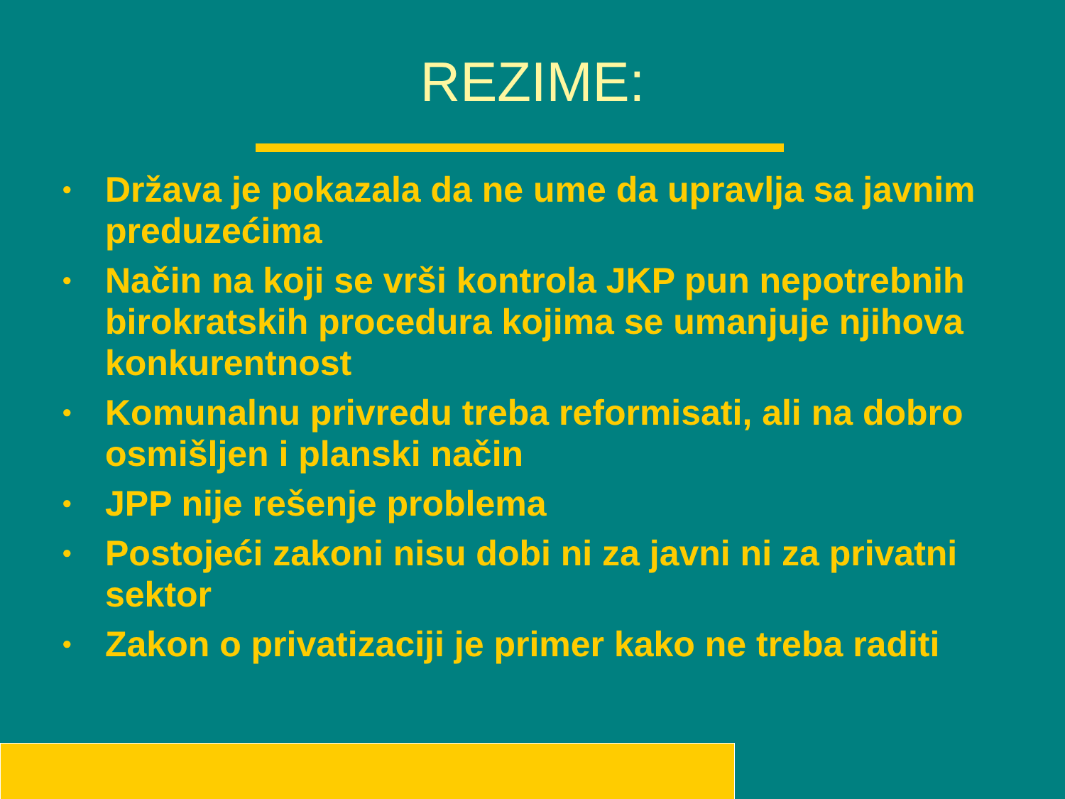REZIME:
• Država je pokazala da ne ume da upravlja sa javnim preduzećima
• Način na koji se vrši kontrola JKP pun nepotrebnih birokratskih procedura kojima se umanjuje njihova konkurentnost
• Komunalnu privredu treba reformisati, ali na dobro osmišljen i planski način
• JPP nije rešenje problema
• Postojeći zakoni nisu dobi ni za javni ni za privatni sektor
• Zakon o privatizaciji je primer kako ne treba raditi